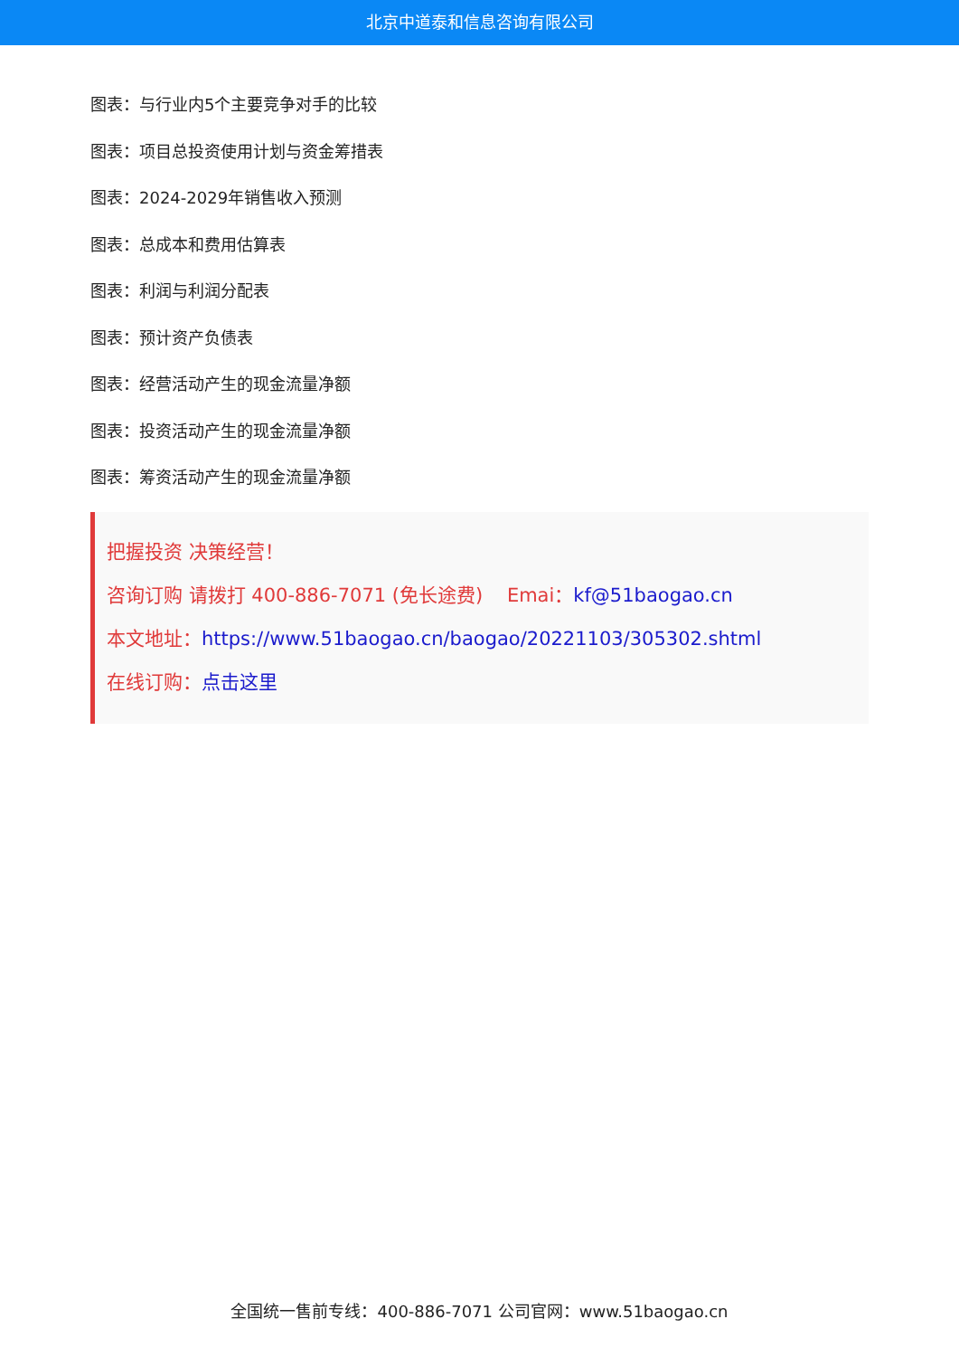北京中道泰和信息咨询有限公司
图表：与行业内5个主要竞争对手的比较
图表：项目总投资使用计划与资金筹措表
图表：2024-2029年销售收入预测
图表：总成本和费用估算表
图表：利润与利润分配表
图表：预计资产负债表
图表：经营活动产生的现金流量净额
图表：投资活动产生的现金流量净额
图表：筹资活动产生的现金流量净额
把握投资 决策经营！
咨询订购 请拨打 400-886-7071 (免长途费) Emai：kf@51baogao.cn
本文地址：https://www.51baogao.cn/baogao/20221103/305302.shtml
在线订购：点击这里
全国统一售前专线：400-886-7071 公司官网：www.51baogao.cn